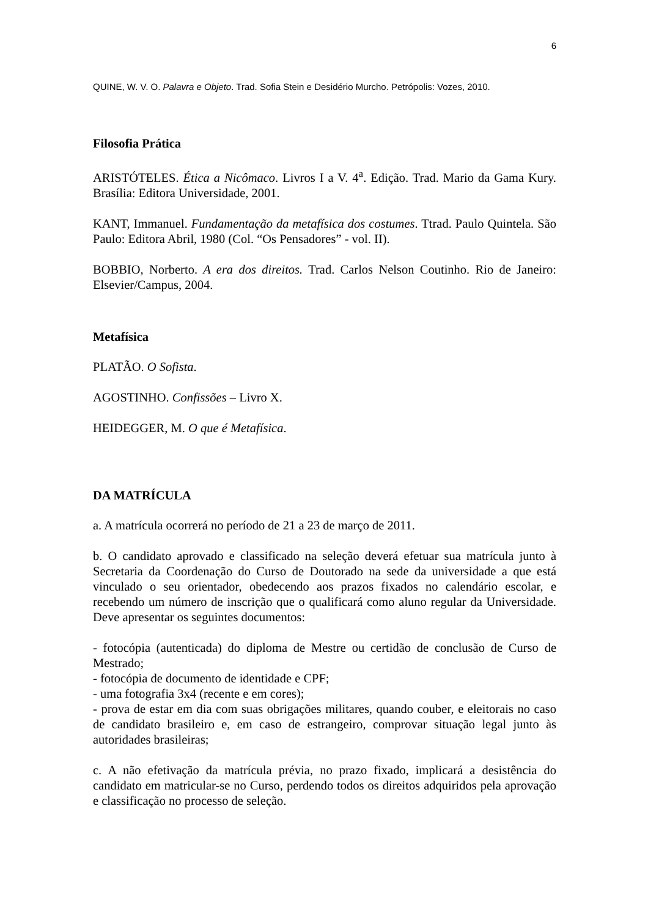6
QUINE, W. V. O. Palavra e Objeto. Trad. Sofia Stein e Desidério Murcho. Petrópolis: Vozes, 2010.
Filosofia Prática
ARISTÓTELES. Ética a Nicômaco. Livros I a V. 4<sup>a</sup>. Edição. Trad. Mario da Gama Kury. Brasília: Editora Universidade, 2001.
KANT, Immanuel. Fundamentação da metafísica dos costumes. Ttrad. Paulo Quintela. São Paulo: Editora Abril, 1980 (Col. “Os Pensadores” - vol. II).
BOBBIO, Norberto. A era dos direitos. Trad. Carlos Nelson Coutinho. Rio de Janeiro: Elsevier/Campus, 2004.
Metafísica
PLATÃO. O Sofista.
AGOSTINHO. Confissões – Livro X.
HEIDEGGER, M. O que é Metafísica.
DA MATRÍCULA
a. A matrícula ocorrerá no período de 21 a 23 de março de 2011.
b. O candidato aprovado e classificado na seleção deverá efetuar sua matrícula junto à Secretaria da Coordenação do Curso de Doutorado na sede da universidade a que está vinculado o seu orientador, obedecendo aos prazos fixados no calendário escolar, e recebendo um número de inscrição que o qualificará como aluno regular da Universidade. Deve apresentar os seguintes documentos:
- fotocópia (autenticada) do diploma de Mestre ou certidão de conclusão de Curso de Mestrado;
- fotocópia de documento de identidade e CPF;
- uma fotografia 3x4 (recente e em cores);
- prova de estar em dia com suas obrigações militares, quando couber, e eleitorais no caso de candidato brasileiro e, em caso de estrangeiro, comprovar situação legal junto às autoridades brasileiras;
c. A não efetivação da matrícula prévia, no prazo fixado, implicará a desistência do candidato em matricular-se no Curso, perdendo todos os direitos adquiridos pela aprovação e classificação no processo de seleção.